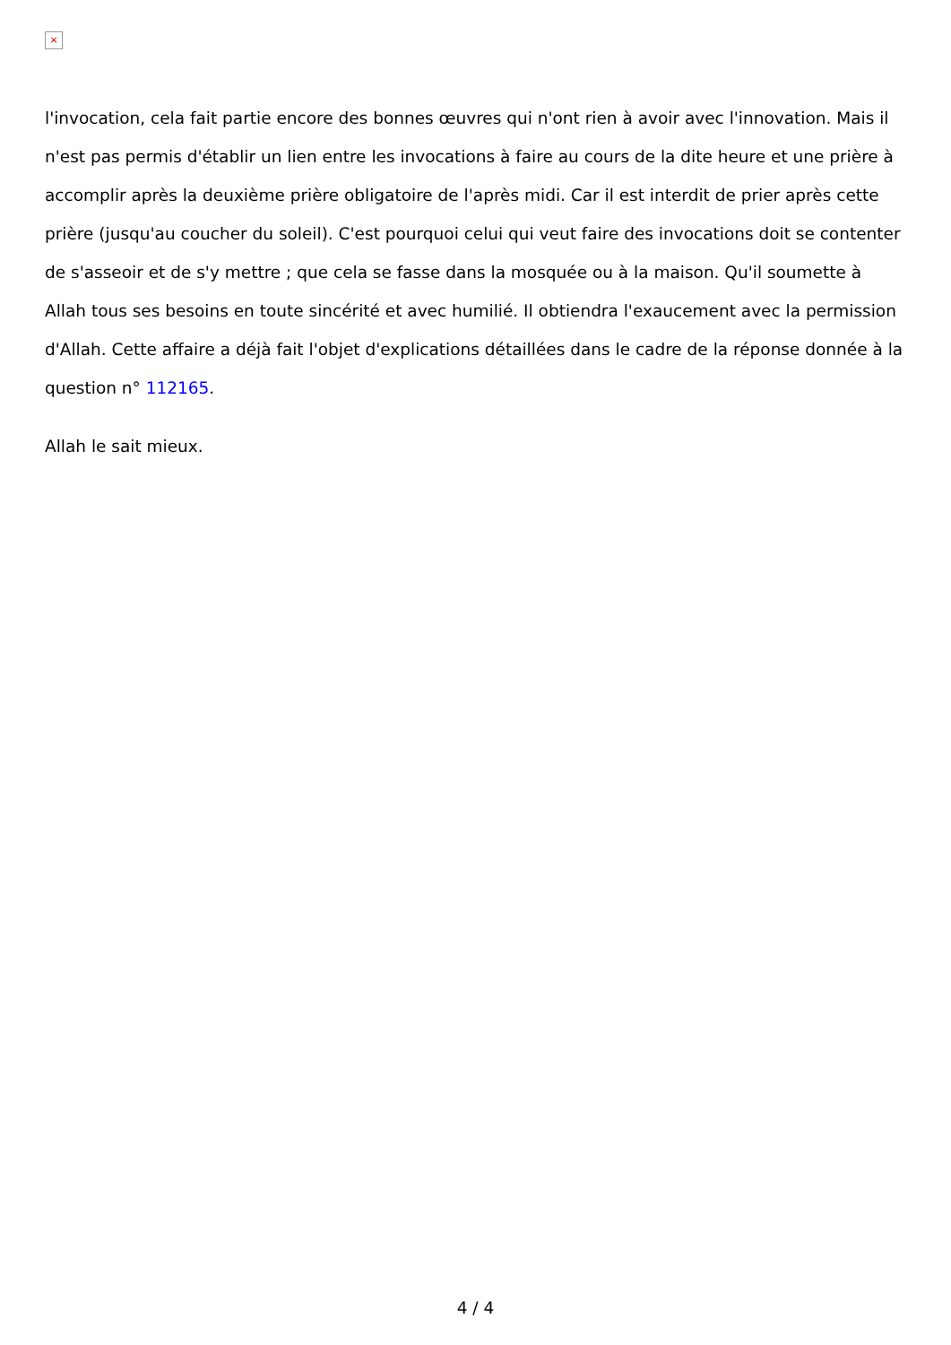×
l'invocation, cela fait partie encore des bonnes œuvres qui n'ont rien à avoir avec l'innovation. Mais il n'est pas permis d'établir un lien entre les invocations à faire au cours de la dite heure et une prière à accomplir après la deuxième prière obligatoire de l'après midi. Car il est interdit de prier après cette prière (jusqu'au coucher du soleil). C'est pourquoi celui qui veut faire des invocations doit se contenter de s'asseoir et de s'y mettre ; que cela se fasse dans la mosquée ou à la maison. Qu'il soumette à Allah tous ses besoins en toute sincérité et avec humilié. Il obtiendra l'exaucement avec la permission d'Allah. Cette affaire a déjà fait l'objet d'explications détaillées dans le cadre de la réponse donnée à la question n° 112165.
Allah le sait mieux.
4 / 4